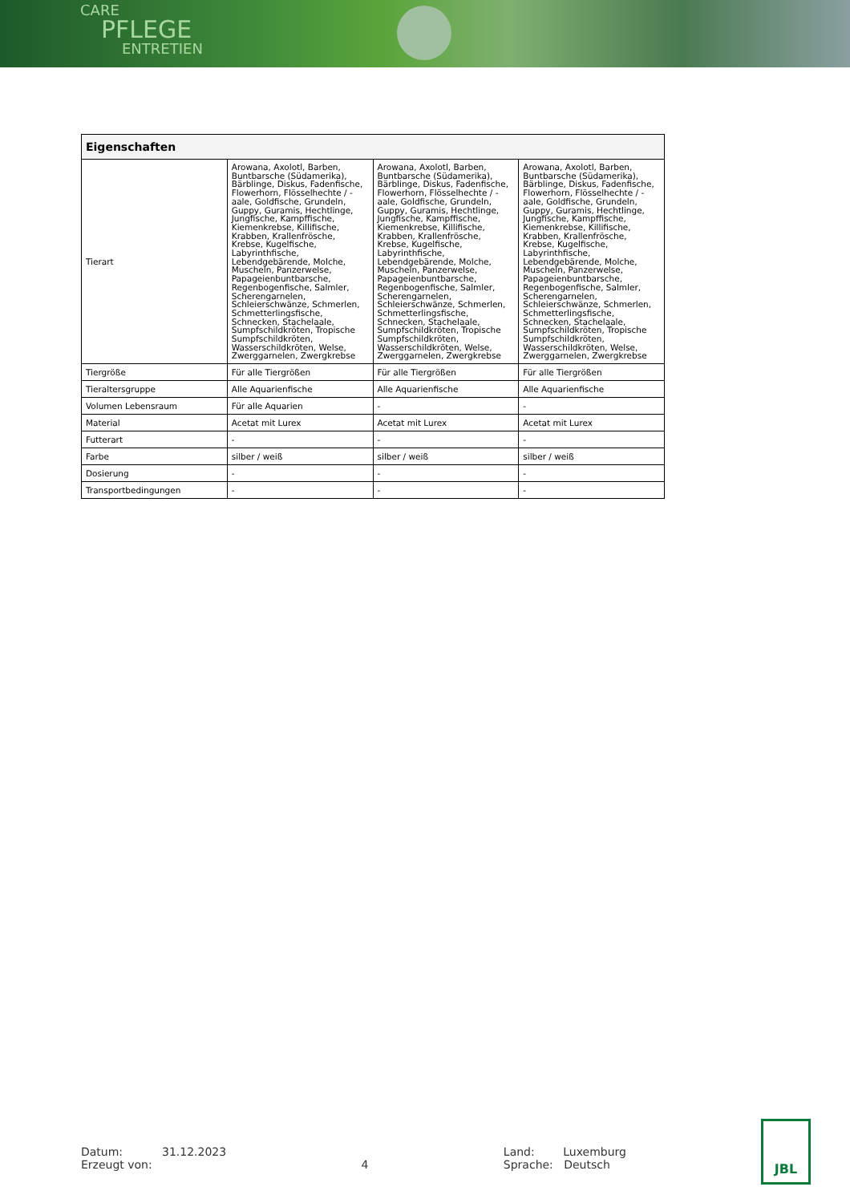CARE
PFLEGE
ENTRETIEN
| Eigenschaften | | | |
| --- | --- | --- | --- |
| Tierart | Arowana, Axolotl, Barben, Buntbarsche (Südamerika), Bärblinge, Diskus, Fadenfische, Flowerhorn, Flösselhechte / -aale, Goldfische, Grundeln, Guppy, Guramis, Hechtlinge, Jungfische, Kampffische, Kiemenkrebse, Killifische, Krabben, Krallenfrösche, Krebse, Kugelfische, Labyrinthfische, Lebendgebärende, Molche, Muscheln, Panzerwelse, Papageienbuntbarsche, Regenbogenfische, Salmler, Scherengarnelen, Schleierschwänze, Schmerlen, Schmetterlingsfische, Schnecken, Stachelaale, Sumpfschildkröten, Tropische Sumpfschildkröten, Wasserschildkröten, Welse, Zwerggarnelen, Zwergkrebse | Arowana, Axolotl, Barben, Buntbarsche (Südamerika), Bärblinge, Diskus, Fadenfische, Flowerhorn, Flösselhechte / -aale, Goldfische, Grundeln, Guppy, Guramis, Hechtlinge, Jungfische, Kampffische, Kiemenkrebse, Killifische, Krabben, Krallenfrösche, Krebse, Kugelfische, Labyrinthfische, Lebendgebärende, Molche, Muscheln, Panzerwelse, Papageienbuntbarsche, Regenbogenfische, Salmler, Scherengarnelen, Schleierschwänze, Schmerlen, Schmetterlingsfische, Schnecken, Stachelaale, Sumpfschildkröten, Tropische Sumpfschildkröten, Wasserschildkröten, Welse, Zwerggarnelen, Zwergkrebse | Arowana, Axolotl, Barben, Buntbarsche (Südamerika), Bärblinge, Diskus, Fadenfische, Flowerhorn, Flösselhechte / -aale, Goldfische, Grundeln, Guppy, Guramis, Hechtlinge, Jungfische, Kampffische, Kiemenkrebse, Killifische, Krabben, Krallenfrösche, Krebse, Kugelfische, Labyrinthfische, Lebendgebärende, Molche, Muscheln, Panzerwelse, Papageienbuntbarsche, Regenbogenfische, Salmler, Scherengarnelen, Schleierschwänze, Schmerlen, Schmetterlingsfische, Schnecken, Stachelaale, Sumpfschildkröten, Tropische Sumpfschildkröten, Wasserschildkröten, Welse, Zwerggarnelen, Zwergkrebse |
| Tiergröße | Für alle Tiergrößen | Für alle Tiergrößen | Für alle Tiergrößen |
| Tieraltersgruppe | Alle Aquarienfische | Alle Aquarienfische | Alle Aquarienfische |
| Volumen Lebensraum | Für alle Aquarien | - | - |
| Material | Acetat mit Lurex | Acetat mit Lurex | Acetat mit Lurex |
| Futterart | - | - | - |
| Farbe | silber / weiß | silber / weiß | silber / weiß |
| Dosierung | - | - | - |
| Transportbedingungen | - | - | - |
Datum: 31.12.2023
Erzeugt von:
4 Land: Luxemburg
Sprache: Deutsch
JBL